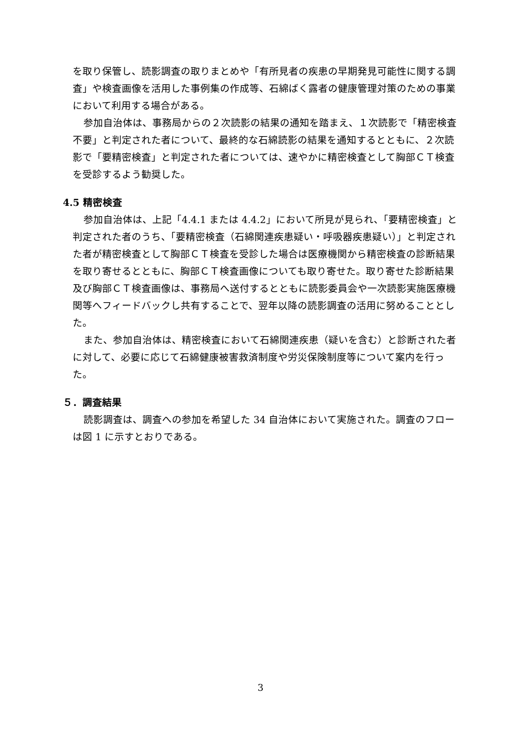を取り保管し、読影調査の取りまとめや「有所見者の疾患の早期発見可能性に関する調査」や検査画像を活用した事例集の作成等、石綿ばく露者の健康管理対策のための事業において利用する場合がある。
参加自治体は、事務局からの２次読影の結果の通知を踏まえ、１次読影で「精密検査不要」と判定された者について、最終的な石綿読影の結果を通知するとともに、２次読影で「要精密検査」と判定された者については、速やかに精密検査として胸部ＣＴ検査を受診するよう勧奨した。
4.5 精密検査
参加自治体は、上記「4.4.1 または 4.4.2」において所見が見られ、「要精密検査」と判定された者のうち、「要精密検査（石綿関連疾患疑い・呼吸器疾患疑い）」と判定された者が精密検査として胸部ＣＴ検査を受診した場合は医療機関から精密検査の診断結果を取り寄せるとともに、胸部ＣＴ検査画像についても取り寄せた。取り寄せた診断結果及び胸部ＣＴ検査画像は、事務局へ送付するとともに読影委員会や一次読影実施医療機関等へフィードバックし共有することで、翌年以降の読影調査の活用に努めることとした。
また、参加自治体は、精密検査において石綿関連疾患（疑いを含む）と診断された者に対して、必要に応じて石綿健康被害救済制度や労災保険制度等について案内を行った。
５．調査結果
読影調査は、調査への参加を希望した 34 自治体において実施された。調査のフローは図 1 に示すとおりである。
3